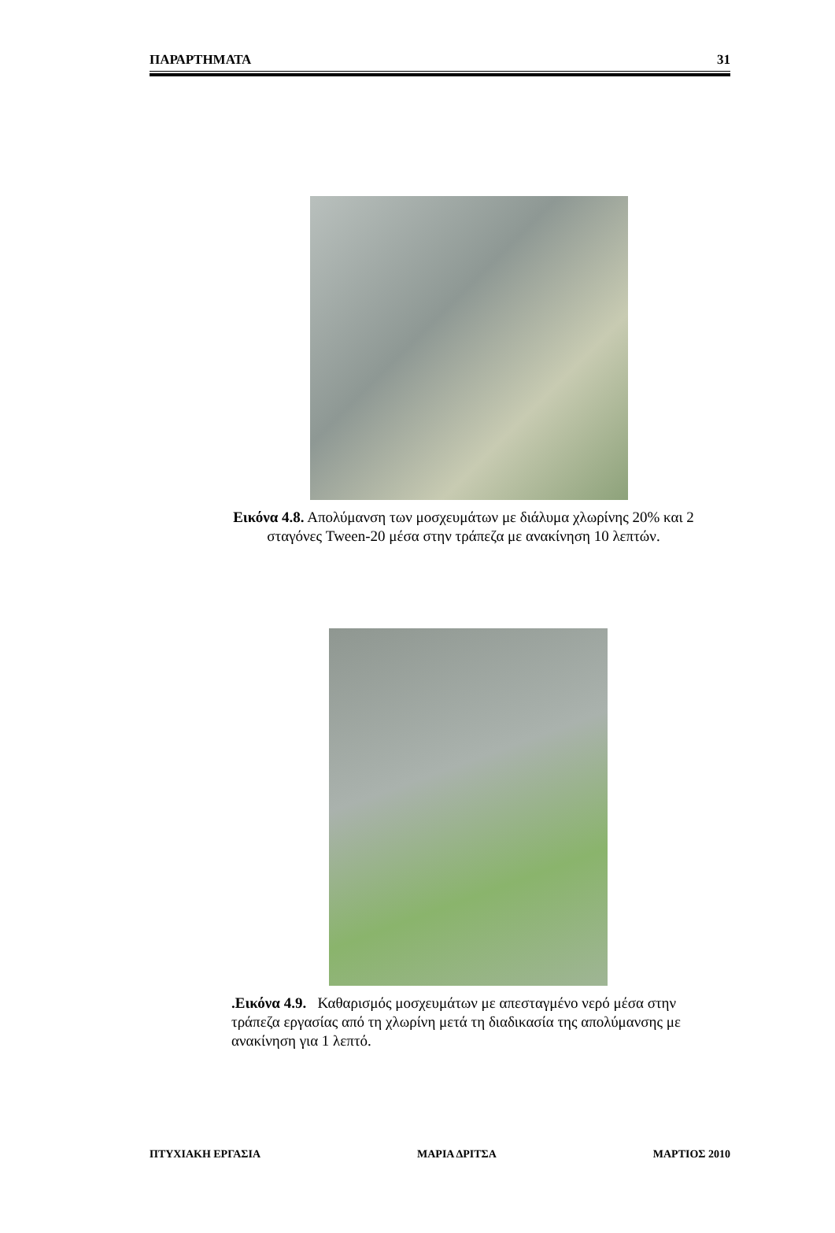ΠΑΡΑΡΤΗΜΑΤΑ 31
Εικόνα 4.8. Απολύμανση των μοσχευμάτων με διάλυμα χλωρίνης 20% και 2 σταγόνες Tween-20 μέσα στην τράπεζα με ανακίνηση 10 λεπτών.
.Εικόνα 4.9. Καθαρισμός μοσχευμάτων με απεσταγμένο νερό μέσα στην τράπεζα εργασίας από τη χλωρίνη μετά τη διαδικασία της απολύμανσης με ανακίνηση για 1 λεπτό.
ΠΤΥΧΙΑΚΗ ΕΡΓΑΣΙΑ ΜΑΡΙΑ ΔΡΙΤΣΑ ΜΑΡΤΙΟΣ 2010